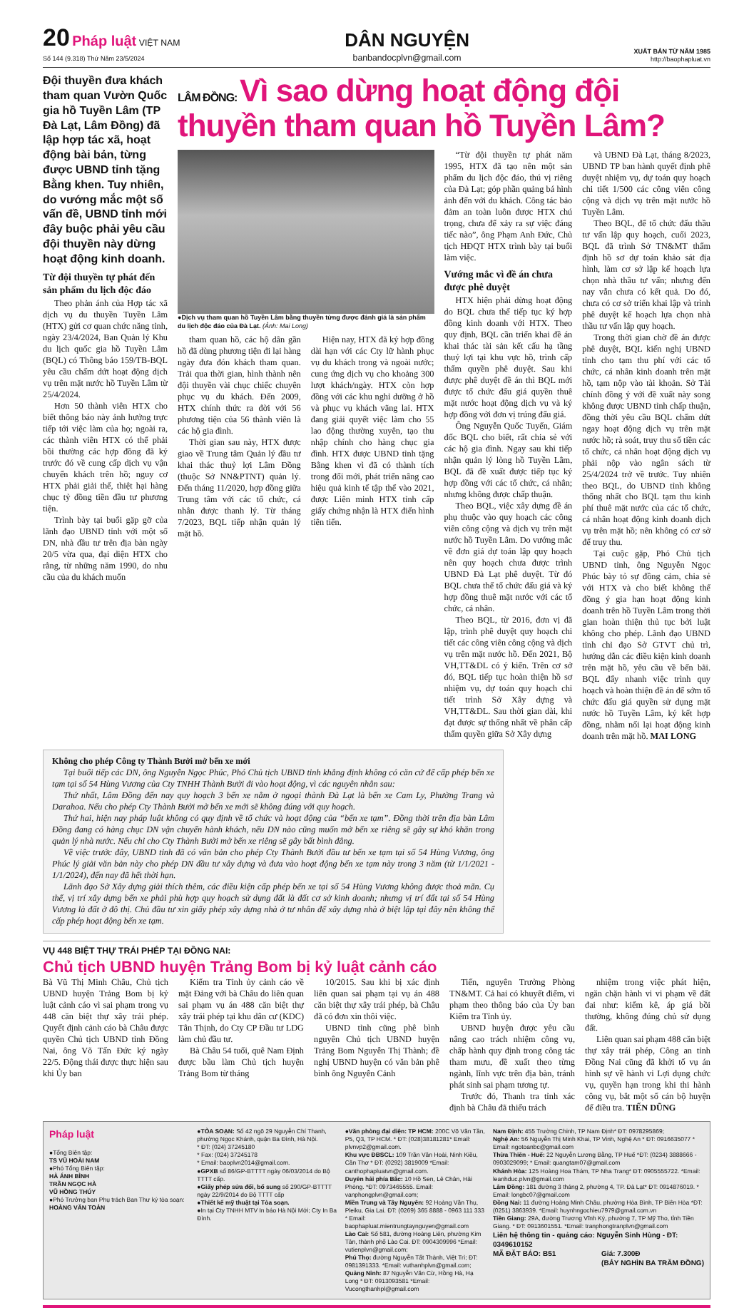20 Pháp luật VIỆT NAM
Số 144 (9.318) Thứ Năm 23/5/2024
DÂN NGUYỆN
banbandocplvn@gmail.com
XUẤT BẢN TỪ NĂM 1985
http://baophapluat.vn
Đội thuyền đưa khách tham quan Vườn Quốc gia hồ Tuyền Lâm (TP Đà Lạt, Lâm Đồng) đã lập hợp tác xã, hoạt động bài bản, từng được UBND tỉnh tặng Bằng khen. Tuy nhiên, do vướng mắc một số vấn đề, UBND tỉnh mới đây buộc phải yêu cầu đội thuyền này dừng hoạt động kinh doanh.
Từ đội thuyền tự phát đến sản phẩm du lịch độc đáo
Theo phản ánh của Hợp tác xã dịch vụ du thuyền Tuyền Lâm (HTX) gửi cơ quan chức năng tỉnh, ngày 23/4/2024, Ban Quản lý Khu du lịch quốc gia hồ Tuyền Lâm (BQL) có Thông báo 159/TB-BQL yêu cầu chấm dứt hoạt động dịch vụ trên mặt nước hồ Tuyền Lâm từ 25/4/2024.
Hơn 50 thành viên HTX cho biết thông báo này ảnh hưởng trực tiếp tới việc làm của họ; ngoài ra, các thành viên HTX có thể phải bồi thường các hợp đồng đã ký trước đó về cung cấp dịch vụ vận chuyển khách trên hồ; nguy cơ HTX phải giải thể, thiệt hại hàng chục tỷ đồng tiền đầu tư phương tiện.
Trình bày tại buổi gặp gỡ của lãnh đạo UBND tỉnh với một số DN, nhà đầu tư trên địa bàn ngày 20/5 vừa qua, đại diện HTX cho rằng, từ những năm 1990, do nhu cầu của du khách muốn
LÂM ĐỒNG: Vì sao dừng hoạt động đội thuyền tham quan hồ Tuyền Lâm?
●Dịch vụ tham quan hồ Tuyền Lâm bằng thuyền từng được đánh giá là sản phẩm du lịch độc đáo của Đà Lạt. (Ảnh: Mai Long)
tham quan hồ, các hộ dân gần hồ đã dùng phương tiện đi lại hàng ngày đưa đón khách tham quan. Trải qua thời gian, hình thành nên đội thuyền vài chục chiếc chuyên phục vụ du khách. Đến 2009, HTX chính thức ra đời với 56 phương tiện của 56 thành viên là các hộ gia đình.
Thời gian sau này, HTX được giao về Trung tâm Quản lý đầu tư khai thác thuỷ lợi Lâm Đồng (thuộc Sở NN&PTNT) quản lý. Đến tháng 11/2020, hợp đồng giữa Trung tâm với các tổ chức, cá nhân được thanh lý. Từ tháng 7/2023, BQL tiếp nhận quản lý mặt hồ.
Hiện nay, HTX đã ký hợp đồng dài hạn với các Cty lữ hành phục vụ du khách trong và ngoài nước; cung ứng dịch vụ cho khoảng 300 lượt khách/ngày. HTX còn hợp đồng với các khu nghỉ dưỡng ở hồ và phục vụ khách vãng lai. HTX đang giải quyết việc làm cho 55 lao động thường xuyên, tạo thu nhập chính cho hàng chục gia đình. HTX được UBND tỉnh tặng Bằng khen vì đã có thành tích trong đổi mới, phát triển nâng cao hiệu quả kinh tế tập thể vào 2021, được Liên minh HTX tỉnh cấp giấy chứng nhận là HTX điển hình tiên tiến.
“Từ đội thuyền tự phát năm 1995, HTX đã tạo nên một sản phẩm du lịch độc đáo, thú vị riêng của Đà Lạt; góp phần quảng bá hình ảnh đến với du khách. Công tác bảo đảm an toàn luôn được HTX chú trọng, chưa để xảy ra sự việc đáng tiếc nào”, ông Phạm Anh Đức, Chủ tịch HĐQT HTX trình bày tại buổi làm việc.
Vướng mắc vì đề án chưa được phê duyệt
HTX hiện phải dừng hoạt động do BQL chưa thể tiếp tục ký hợp đồng kinh doanh với HTX. Theo quy định, BQL cần triển khai đề án khai thác tài sản kết cấu hạ tầng thuỷ lợi tại khu vực hồ, trình cấp thẩm quyền phê duyệt. Sau khi được phê duyệt đề án thì BQL mới được tổ chức đấu giá quyền thuê mặt nước hoạt động dịch vụ và ký hợp đồng với đơn vị trúng đấu giá.
Ông Nguyễn Quốc Tuyến, Giám đốc BQL cho biết, rất chia sẻ với các hộ gia đình. Ngay sau khi tiếp nhận quản lý lòng hồ Tuyền Lâm, BQL đã đề xuất được tiếp tục ký hợp đồng với các tổ chức, cá nhân; nhưng không được chấp thuận.
Theo BQL, việc xây dựng đề án phụ thuộc vào quy hoạch các công viên công cộng và dịch vụ trên mặt nước hồ Tuyền Lâm. Do vướng mắc về đơn giá dự toán lập quy hoạch nên quy hoạch chưa được trình UBND Đà Lạt phê duyệt. Từ đó BQL chưa thể tổ chức đấu giá và ký hợp đồng thuê mặt nước với các tổ chức, cá nhân.
Theo BQL, từ 2016, đơn vị đã lập, trình phê duyệt quy hoạch chi tiết các công viên công cộng và dịch vụ trên mặt nước hồ. Đến 2021, Bộ VH,TT&DL có ý kiến. Trên cơ sở đó, BQL tiếp tục hoàn thiện hồ sơ nhiệm vụ, dự toán quy hoạch chi tiết trình Sở Xây dựng và VH,TT&DL. Sau thời gian dài, khi đạt được sự thống nhất về phân cấp thẩm quyền giữa Sở Xây dựng
và UBND Đà Lạt, tháng 8/2023, UBND TP ban hành quyết định phê duyệt nhiệm vụ, dự toán quy hoạch chi tiết 1/500 các công viên công cộng và dịch vụ trên mặt nước hồ Tuyền Lâm.
Theo BQL, để tổ chức đấu thầu tư vấn lập quy hoạch, cuối 2023, BQL đã trình Sở TN&MT thẩm định hồ sơ dự toán khảo sát địa hình, làm cơ sở lập kế hoạch lựa chọn nhà thầu tư vấn; nhưng đến nay vẫn chưa có kết quả. Do đó, chưa có cơ sở triển khai lập và trình phê duyệt kế hoạch lựa chọn nhà thầu tư vấn lập quy hoạch.
Trong thời gian chờ đề án được phê duyệt, BQL kiến nghị UBND tỉnh cho tạm thu phí với các tổ chức, cá nhân kinh doanh trên mặt hồ, tạm nộp vào tài khoản. Sở Tài chính đồng ý với đề xuất này song không được UBND tỉnh chấp thuận, đồng thời yêu cầu BQL chấm dứt ngay hoạt động dịch vụ trên mặt nước hồ; rà soát, truy thu số tiền các tổ chức, cá nhân hoạt động dịch vụ phải nộp vào ngân sách từ 25/4/2024 trở về trước. Tuy nhiên theo BQL, do UBND tỉnh không thống nhất cho BQL tạm thu kinh phí thuê mặt nước của các tổ chức, cá nhân hoạt động kinh doanh dịch vụ trên mặt hồ; nên không có cơ sở để truy thu.
Tại cuộc gặp, Phó Chủ tịch UBND tỉnh, ông Nguyễn Ngọc Phúc bày tỏ sự đồng cảm, chia sẻ với HTX và cho biết không thể đồng ý gia hạn hoạt động kinh doanh trên hồ Tuyền Lâm trong thời gian hoàn thiện thủ tục bởi luật không cho phép. Lãnh đạo UBND tỉnh chỉ đạo Sở GTVT chủ trì, hướng dẫn các điều kiện kinh doanh trên mặt hồ, yêu cầu về bến bãi. BQL đẩy nhanh việc trình quy hoạch và hoàn thiện đề án để sớm tổ chức đấu giá quyền sử dụng mặt nước hồ Tuyền Lâm, ký kết hợp đồng, nhằm nối lại hoạt động kinh doanh trên mặt hồ. MAI LONG
Không cho phép Công ty Thành Bưởi mở bến xe mới
Tại buổi tiếp các DN, ông Nguyễn Ngọc Phúc, Phó Chủ tịch UBND tỉnh khẳng định không có căn cứ để cấp phép bến xe tạm tại số 54 Hùng Vương của Cty TNHH Thành Bưởi đi vào hoạt động, vì các nguyên nhân sau:
Thứ nhất, Lâm Đồng đến nay quy hoạch 3 bến xe nằm ở ngoại thành Đà Lạt là bến xe Cam Ly, Phường Trang và Darahoa. Nếu cho phép Cty Thành Bưởi mở bến xe mới sẽ không đúng với quy hoạch.
Thứ hai, hiện nay pháp luật không có quy định về tổ chức và hoạt động của “bến xe tạm”. Đồng thời trên địa bàn Lâm Đồng đang có hàng chục DN vận chuyển hành khách, nếu DN nào cũng muốn mở bến xe riêng sẽ gây sự khó khăn trong quản lý nhà nước. Nếu chỉ cho Cty Thành Bưởi mở bến xe riêng sẽ gây bất bình đẳng.
Về việc trước đây, UBND tỉnh đã có văn bản cho phép Cty Thành Bưởi đầu tư bến xe tạm tại số 54 Hùng Vương, ông Phúc lý giải văn bản này cho phép DN đầu tư xây dựng và đưa vào hoạt động bến xe tạm này trong 3 năm (từ 1/1/2021 - 1/1/2024), đến nay đã hết thời hạn.
Lãnh đạo Sở Xây dựng giải thích thêm, các điều kiện cấp phép bến xe tại số 54 Hùng Vương không được thoả mãn. Cụ thể, vị trí xây dựng bến xe phải phù hợp quy hoạch sử dụng đất là đất cơ sở kinh doanh; nhưng vị trí đất tại số 54 Hùng Vương là đất ở đô thị. Chủ đầu tư xin giấy phép xây dựng nhà ở tư nhân để xây dựng nhà ở biệt lập tại đây nên không thể cấp phép hoạt động bến xe tạm.
VỤ 448 BIỆT THỰ TRÁI PHÉP TẠI ĐỒNG NAI:
Chủ tịch UBND huyện Trảng Bom bị kỷ luật cảnh cáo
Bà Vũ Thị Minh Châu, Chủ tịch UBND huyện Trảng Bom bị kỷ luật cảnh cáo vì sai phạm trong vụ 448 căn biệt thự xây trái phép. Quyết định cảnh cáo bà Châu được quyền Chủ tịch UBND tỉnh Đồng Nai, ông Võ Tấn Đức ký ngày 22/5. Động thái được thực hiện sau khi Ủy ban
Kiểm tra Tỉnh ủy cảnh cáo về mặt Đảng với bà Châu do liên quan sai phạm vụ án 488 căn biệt thự xây trái phép tại khu dân cư (KDC) Tân Thịnh, do Cty CP Đầu tư LDG làm chủ đầu tư.
Bà Châu 54 tuổi, quê Nam Định được bầu làm Chủ tịch huyện Trảng Bom từ tháng
10/2015. Sau khi bị xác định liên quan sai phạm tại vụ án 488 căn biệt thự xây trái phép, bà Châu đã có đơn xin thôi việc.
UBND tỉnh cũng phê bình nguyên Chủ tịch UBND huyện Trảng Bom Nguyễn Thị Thành; đề nghị UBND huyện có văn bản phê bình ông Nguyễn Cảnh
Tiến, nguyên Trưởng Phòng TN&MT. Cả hai có khuyết điểm, vi phạm theo thông báo của Ủy ban Kiểm tra Tỉnh ủy.
UBND huyện được yêu cầu nâng cao trách nhiệm công vụ, chấp hành quy định trong công tác tham mưu, đề xuất theo từng ngành, lĩnh vực trên địa bàn, tránh phát sinh sai phạm tương tự.
Trước đó, Thanh tra tỉnh xác định bà Châu đã thiếu trách
nhiệm trong việc phát hiện, ngăn chặn hành vi vi phạm về đất đai như: kiểm kê, áp giá bồi thường, không đúng chủ sử dụng đất.
Liên quan sai phạm 488 căn biệt thự xây trái phép, Công an tỉnh Đồng Nai cũng đã khởi tố vụ án hình sự về hành vi Lợi dụng chức vụ, quyền hạn trong khi thi hành công vụ, bắt một số cán bộ huyện để điều tra. TIẾN DŨNG
Pháp luật
●Tổng Biên tập:
TS VŨ HOÀI NAM
●Phó Tổng Biên tập:
HÀ ÁNH BÌNH
TRẦN NGỌC HÀ
VŨ HỒNG THÚY
●Phó Trưởng ban Phụ trách Ban Thư ký tòa soạn:
HOÀNG VĂN TOẢN
●TÒA SOẠN: Số 42 ngõ 29 Nguyễn Chí Thanh, phường Ngọc Khánh, quận Ba Đình, Hà Nội.
* ĐT: (024) 37245180
* Fax: (024) 37245178
* Email: baoplvn2014@gmail.com.
●GPXB số 86/GP-BTTTT ngày 06/03/2014 do Bộ TTTT cấp.
●Giấy phép sửa đổi, bổ sung số 290/GP-BTTTT ngày 22/9/2014 do Bộ TTTT cấp
●Thiết kế mỹ thuật tại Tòa soạn.
●In tại Cty TNHH MTV In báo Hà Nội Mới; Cty In Ba Đình.
●Văn phòng đại diện: TP HCM: 200C Võ Văn Tần, P5, Q3, TP HCM. * ĐT: (028)38181281* Email: plvnvp2@gmail.com.
Khu vực ĐBSCL: 109 Trần Văn Hoài, Ninh Kiều, Cần Thơ * ĐT: (0292) 3819009 *Email: canthophapluatvn@gmail.com.
Duyên hải phía Bắc: 10 Hồ Sen, Lê Chân, Hải Phòng. *ĐT: 0973465555. Email: vanphongplvn@gmail.com;
Miền Trung và Tây Nguyên: 92 Hoàng Văn Thụ, Pleiku, Gia Lai. ĐT: (0269) 365 8888 - 0963 111 333 * Email: baophapluat.mientrungtaynguyen@gmail.com
Lào Cai: Số 581, đường Hoàng Liên, phường Kim Tân, thành phố Lào Cai. ĐT: 0904309996 *Email: vutienplvn@gmail.com;
Phú Thọ: đường Nguyễn Tất Thành, Việt Trì; ĐT: 0981391333. *Email: vuthanhplvn@gmail.com;
Quảng Ninh: 87 Nguyễn Văn Cừ, Hồng Hà, Hạ Long * ĐT: 0913093581 *Email: Vucongthanhpl@gmail.com
Nam Định: 455 Trường Chinh, TP Nam Định* ĐT: 0978295869;
Nghệ An: 56 Nguyễn Thị Minh Khai, TP Vinh, Nghệ An * ĐT: 0916635077 * Email: ngotoanbc@gmail.com
Thừa Thiên - Huế: 22 Nguyễn Lương Bằng, TP Huế *ĐT: (0234) 3888666 - 0903029099; * Email: quangtam07@gmail.com
Khánh Hòa: 125 Hoàng Hoa Thám, TP Nha Trang* ĐT: 0905555722. *Email: leanhduc.plvn@gmail.com
Lâm Đồng: 181 đường 3 tháng 2, phường 4, TP. Đà Lạt* ĐT: 0914876019. * Email: longbc07@gmail.com
Đồng Nai: 11 đường Hoàng Minh Châu, phường Hòa Bình, TP Biên Hòa *ĐT: (0251) 3863939. *Email: huynhngochieu7979@gmail.com.vn
Tiền Giang: 29A, đường Trương Vĩnh Ký, phường 7, TP Mỹ Tho, tỉnh Tiền Giang. * ĐT: 0913601551. *Email: tranphongtranplvn@gmail.com
Liên hệ thông tin - quảng cáo: Nguyễn Sinh Hùng - ĐT: 0349610152
MÃ ĐẶT BÁO: B51 Giá: 7.300Đ
(BẢY NGHÌN BA TRĂM ĐỒNG)